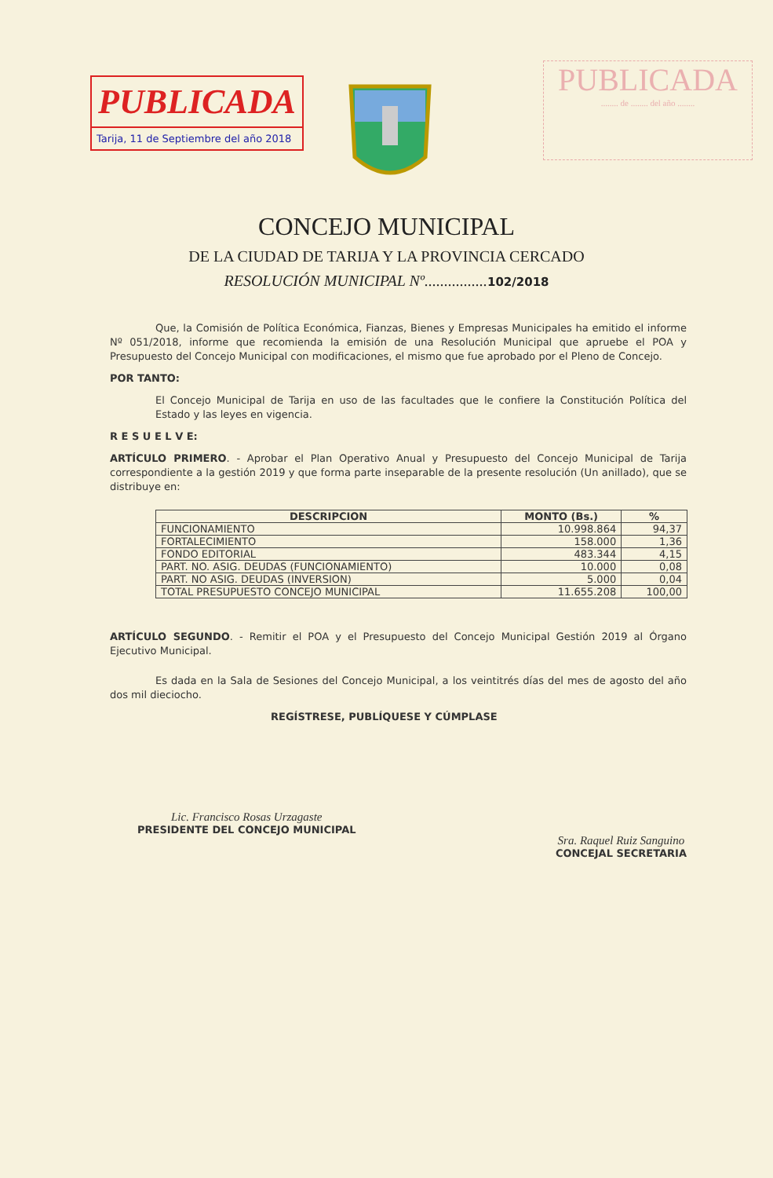PUBLICADA
Tarija, 11 de Septiembre del año 2018
PUBLICADA
........ de ........ del año ........
CONCEJO MUNICIPAL
DE LA CIUDAD DE TARIJA Y LA PROVINCIA CERCADO
RESOLUCIÓN MUNICIPAL Nº................102/2018
Que, la Comisión de Política Económica, Fianzas, Bienes y Empresas Municipales ha emitido el informe Nº 051/2018, informe que recomienda la emisión de una Resolución Municipal que apruebe el POA y Presupuesto del Concejo Municipal con modificaciones, el mismo que fue aprobado por el Pleno de Concejo.
POR TANTO:
El Concejo Municipal de Tarija en uso de las facultades que le confiere la Constitución Política del Estado y las leyes en vigencia.
R E S U E L V E:
ARTÍCULO PRIMERO. - Aprobar el Plan Operativo Anual y Presupuesto del Concejo Municipal de Tarija correspondiente a la gestión 2019 y que forma parte inseparable de la presente resolución (Un anillado), que se distribuye en:
| DESCRIPCION | MONTO (Bs.) | % |
| --- | --- | --- |
| FUNCIONAMIENTO | 10.998.864 | 94,37 |
| FORTALECIMIENTO | 158.000 | 1,36 |
| FONDO EDITORIAL | 483.344 | 4,15 |
| PART. NO. ASIG. DEUDAS (FUNCIONAMIENTO) | 10.000 | 0,08 |
| PART. NO ASIG. DEUDAS (INVERSION) | 5.000 | 0,04 |
| TOTAL PRESUPUESTO CONCEJO MUNICIPAL | 11.655.208 | 100,00 |
ARTÍCULO SEGUNDO. - Remitir el POA y el Presupuesto del Concejo Municipal Gestión 2019 al Órgano Ejecutivo Municipal.
Es dada en la Sala de Sesiones del Concejo Municipal, a los veintitrés días del mes de agosto del año dos mil dieciocho.
REGÍSTRESE, PUBLÍQUESE Y CÚMPLASE
Lic. Francisco Rosas Urzagaste
PRESIDENTE DEL CONCEJO MUNICIPAL
Sra. Raquel Ruiz Sanguino
CONCEJAL SECRETARIA